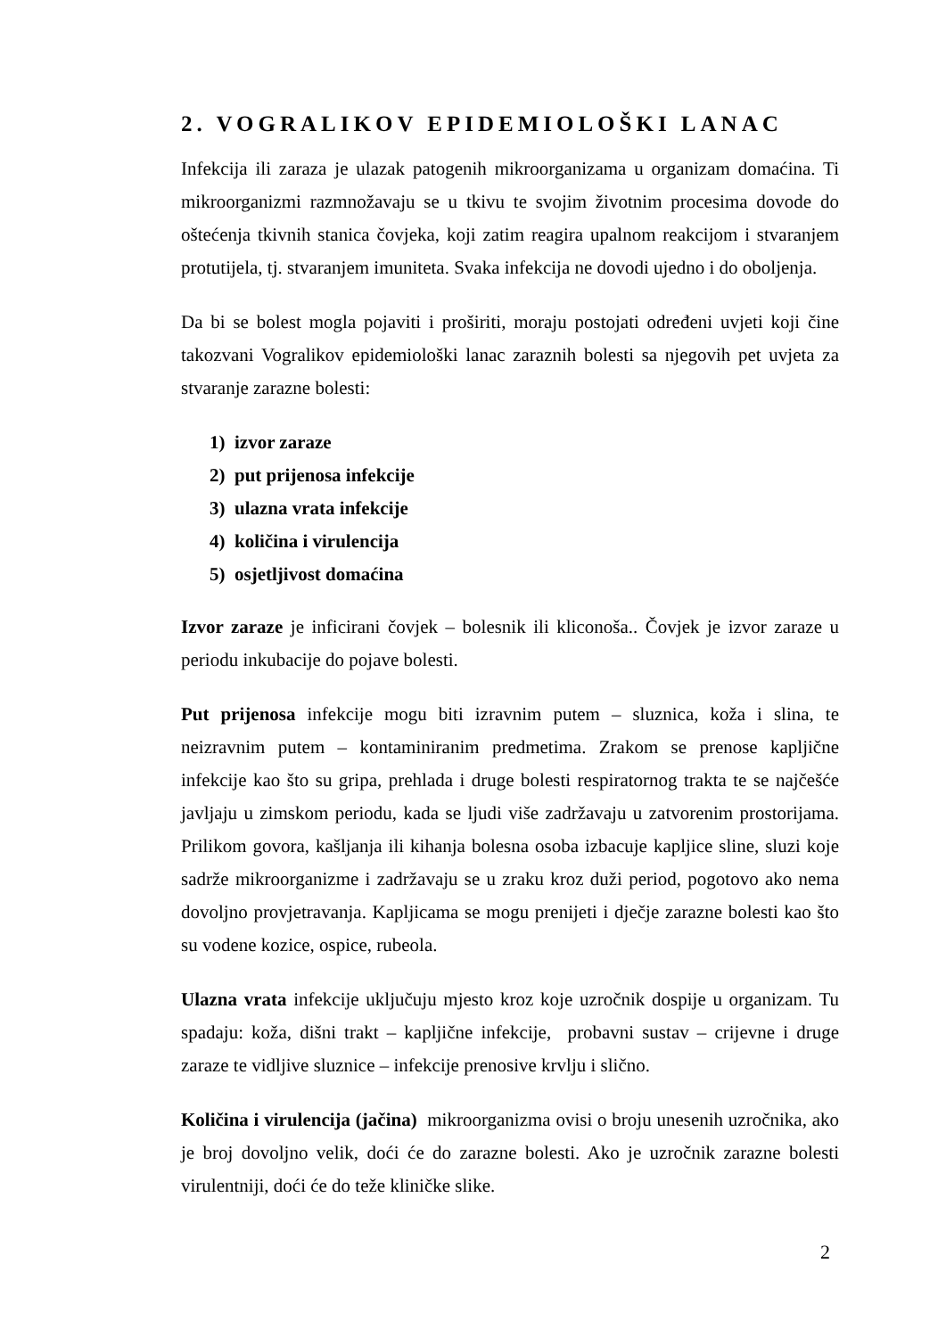2. VOGRALIKOV EPIDEMIOLOŠKI LANAC
Infekcija ili zaraza je ulazak patogenih mikroorganizama u organizam domaćina. Ti mikroorganizmi razmnožavaju se u tkivu te svojim životnim procesima dovode do oštećenja tkivnih stanica čovjeka, koji zatim reagira upalnom reakcijom i stvaranjem protutijela, tj. stvaranjem imuniteta. Svaka infekcija ne dovodi ujedno i do oboljenja.
Da bi se bolest mogla pojaviti i proširiti, moraju postojati određeni uvjeti koji čine takozvani Vogralikov epidemiološki lanac zaraznih bolesti sa njegovih pet uvjeta za stvaranje zarazne bolesti:
1) izvor zaraze
2) put prijenosa infekcije
3) ulazna vrata infekcije
4) količina i virulencija
5) osjetljivost domaćina
Izvor zaraze je inficirani čovjek – bolesnik ili kliconoša.. Čovjek je izvor zaraze u periodu inkubacije do pojave bolesti.
Put prijenosa infekcije mogu biti izravnim putem – sluznica, koža i slina, te neizravnim putem – kontaminiranim predmetima. Zrakom se prenose kapljične infekcije kao što su gripa, prehlada i druge bolesti respiratornog trakta te se najčešće javljaju u zimskom periodu, kada se ljudi više zadržavaju u zatvorenim prostorijama. Prilikom govora, kašljanja ili kihanja bolesna osoba izbacuje kapljice sline, sluzi koje sadrže mikroorganizme i zadržavaju se u zraku kroz duži period, pogotovo ako nema dovoljno provjetravanja. Kapljicama se mogu prenijeti i dječje zarazne bolesti kao što su vodene kozice, ospice, rubeola.
Ulazna vrata infekcije uključuju mjesto kroz koje uzročnik dospije u organizam. Tu spadaju: koža, dišni trakt – kapljične infekcije, probavni sustav – crijevne i druge zaraze te vidljive sluznice – infekcije prenosive krvlju i slično.
Količina i virulencija (jačina) mikroorganizma ovisi o broju unesenih uzročnika, ako je broj dovoljno velik, doći će do zarazne bolesti. Ako je uzročnik zarazne bolesti virulentniji, doći će do teže kliničke slike.
2